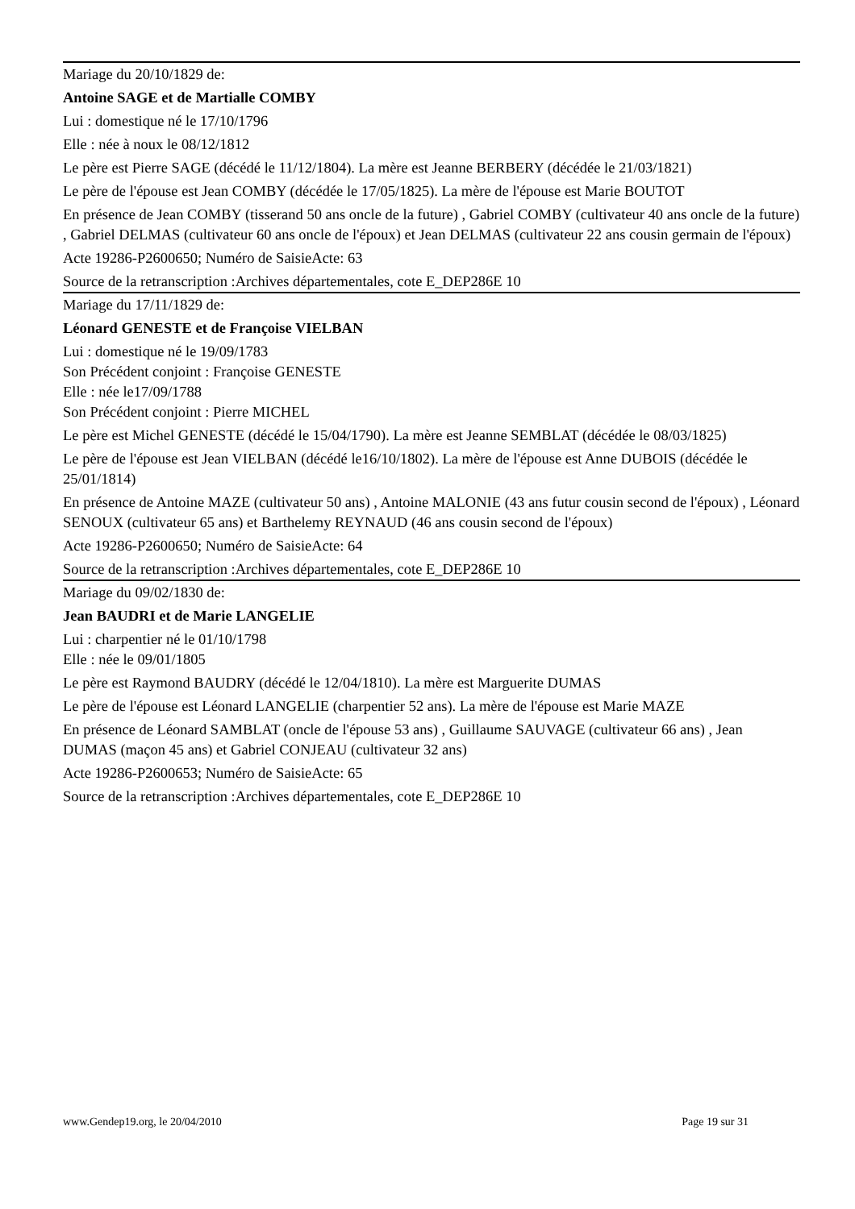Mariage du 20/10/1829 de:
Antoine SAGE et de Martialle COMBY
Lui : domestique né le 17/10/1796
Elle : née à noux le 08/12/1812
Le père est Pierre SAGE (décédé le 11/12/1804). La mère est Jeanne BERBERY (décédée le 21/03/1821)
Le père de l'épouse est Jean COMBY (décédée le 17/05/1825). La mère de l'épouse est Marie BOUTOT
En présence de Jean COMBY (tisserand 50 ans oncle de la future) , Gabriel COMBY (cultivateur 40 ans oncle de la future) , Gabriel DELMAS (cultivateur 60 ans oncle de l'époux) et Jean DELMAS (cultivateur 22 ans cousin germain de l'époux)
Acte 19286-P2600650; Numéro de SaisieActe: 63
Source de la retranscription :Archives départementales, cote E_DEP286E 10
Mariage du 17/11/1829 de:
Léonard GENESTE et de Françoise VIELBAN
Lui : domestique né le 19/09/1783
Son Précédent conjoint : Françoise GENESTE
Elle : née le17/09/1788
Son Précédent conjoint : Pierre MICHEL
Le père est Michel GENESTE (décédé le 15/04/1790). La mère est Jeanne SEMBLAT (décédée le 08/03/1825)
Le père de l'épouse est Jean VIELBAN (décédé le16/10/1802). La mère de l'épouse est Anne DUBOIS (décédée le 25/01/1814)
En présence de Antoine MAZE (cultivateur 50 ans) , Antoine MALONIE (43 ans futur cousin second de l'époux) , Léonard SENOUX (cultivateur 65 ans) et Barthelemy REYNAUD (46 ans cousin second de l'époux)
Acte 19286-P2600650; Numéro de SaisieActe: 64
Source de la retranscription :Archives départementales, cote E_DEP286E 10
Mariage du 09/02/1830 de:
Jean BAUDRI et de Marie LANGELIE
Lui : charpentier né le 01/10/1798
Elle : née le 09/01/1805
Le père est Raymond BAUDRY (décédé le 12/04/1810). La mère est Marguerite DUMAS
Le père de l'épouse est Léonard LANGELIE (charpentier 52 ans). La mère de l'épouse est Marie MAZE
En présence de Léonard SAMBLAT (oncle de l'épouse 53 ans) , Guillaume SAUVAGE (cultivateur 66 ans) , Jean DUMAS (maçon 45 ans) et Gabriel CONJEAU (cultivateur 32 ans)
Acte 19286-P2600653; Numéro de SaisieActe: 65
Source de la retranscription :Archives départementales, cote E_DEP286E 10
www.Gendep19.org, le 20/04/2010 Page 19 sur 31